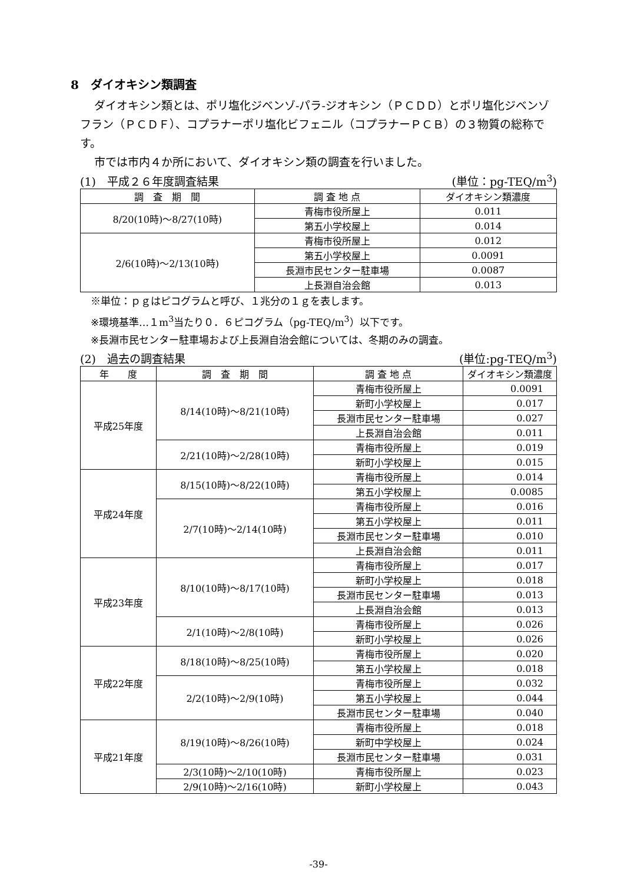8　ダイオキシン類調査
ダイオキシン類とは、ポリ塩化ジベンゾ-パラ-ジオキシン（ＰＣＤＤ）とポリ塩化ジベンゾフラン（ＰＣＤＦ）、コプラナーポリ塩化ビフェニル（コプラナーＰＣＢ）の３物質の総称です。
市では市内４か所において、ダイオキシン類の調査を行いました。
(1)　平成２６年度調査結果 (単位：pg-TEQ/m<sup>3</sup>)
| 調 査 期 間 | 調 査 地 点 | ダイオキシン類濃度 |
| --- | --- | --- |
| 8/20(10時)～8/27(10時) | 青梅市役所屋上 | 0.011 |
| | 第五小学校屋上 | 0.014 |
| 2/6(10時)～2/13(10時) | 青梅市役所屋上 | 0.012 |
| | 第五小学校屋上 | 0.0091 |
| | 長淵市民センター駐車場 | 0.0087 |
| | 上長淵自治会館 | 0.013 |
※単位：ｐｇはピコグラムと呼び、１兆分の１ｇを表します。
※環境基準…１m<sup>3</sup>当たり０．６ピコグラム（pg-TEQ/m<sup>3</sup>）以下です。
※長淵市民センター駐車場および上長淵自治会館については、冬期のみの調査。
(2)　過去の調査結果 (単位:pg-TEQ/m<sup>3</sup>)
| 年 度 | 調 査 期 間 | 調 査 地 点 | ダイオキシン類濃度 |
| --- | --- | --- | --- |
| 平成25年度 | 8/14(10時)～8/21(10時) | 青梅市役所屋上 | 0.0091 |
| | | 新町小学校屋上 | 0.017 |
| | | 長淵市民センター駐車場 | 0.027 |
| | | 上長淵自治会館 | 0.011 |
| | 2/21(10時)～2/28(10時) | 青梅市役所屋上 | 0.019 |
| | | 新町小学校屋上 | 0.015 |
| 平成24年度 | 8/15(10時)～8/22(10時) | 青梅市役所屋上 | 0.014 |
| | | 第五小学校屋上 | 0.0085 |
| | 2/7(10時)～2/14(10時) | 青梅市役所屋上 | 0.016 |
| | | 第五小学校屋上 | 0.011 |
| | | 長淵市民センター駐車場 | 0.010 |
| | | 上長淵自治会館 | 0.011 |
| 平成23年度 | 8/10(10時)～8/17(10時) | 青梅市役所屋上 | 0.017 |
| | | 新町小学校屋上 | 0.018 |
| | | 長淵市民センター駐車場 | 0.013 |
| | | 上長淵自治会館 | 0.013 |
| | 2/1(10時)～2/8(10時) | 青梅市役所屋上 | 0.026 |
| | | 新町小学校屋上 | 0.026 |
| 平成22年度 | 8/18(10時)～8/25(10時) | 青梅市役所屋上 | 0.020 |
| | | 第五小学校屋上 | 0.018 |
| | 2/2(10時)～2/9(10時) | 青梅市役所屋上 | 0.032 |
| | | 第五小学校屋上 | 0.044 |
| | | 長淵市民センター駐車場 | 0.040 |
| 平成21年度 | 8/19(10時)～8/26(10時) | 青梅市役所屋上 | 0.018 |
| | | 新町中学校屋上 | 0.024 |
| | | 長淵市民センター駐車場 | 0.031 |
| | 2/3(10時)～2/10(10時) | 青梅市役所屋上 | 0.023 |
| | 2/9(10時)～2/16(10時) | 新町小学校屋上 | 0.043 |
-39-